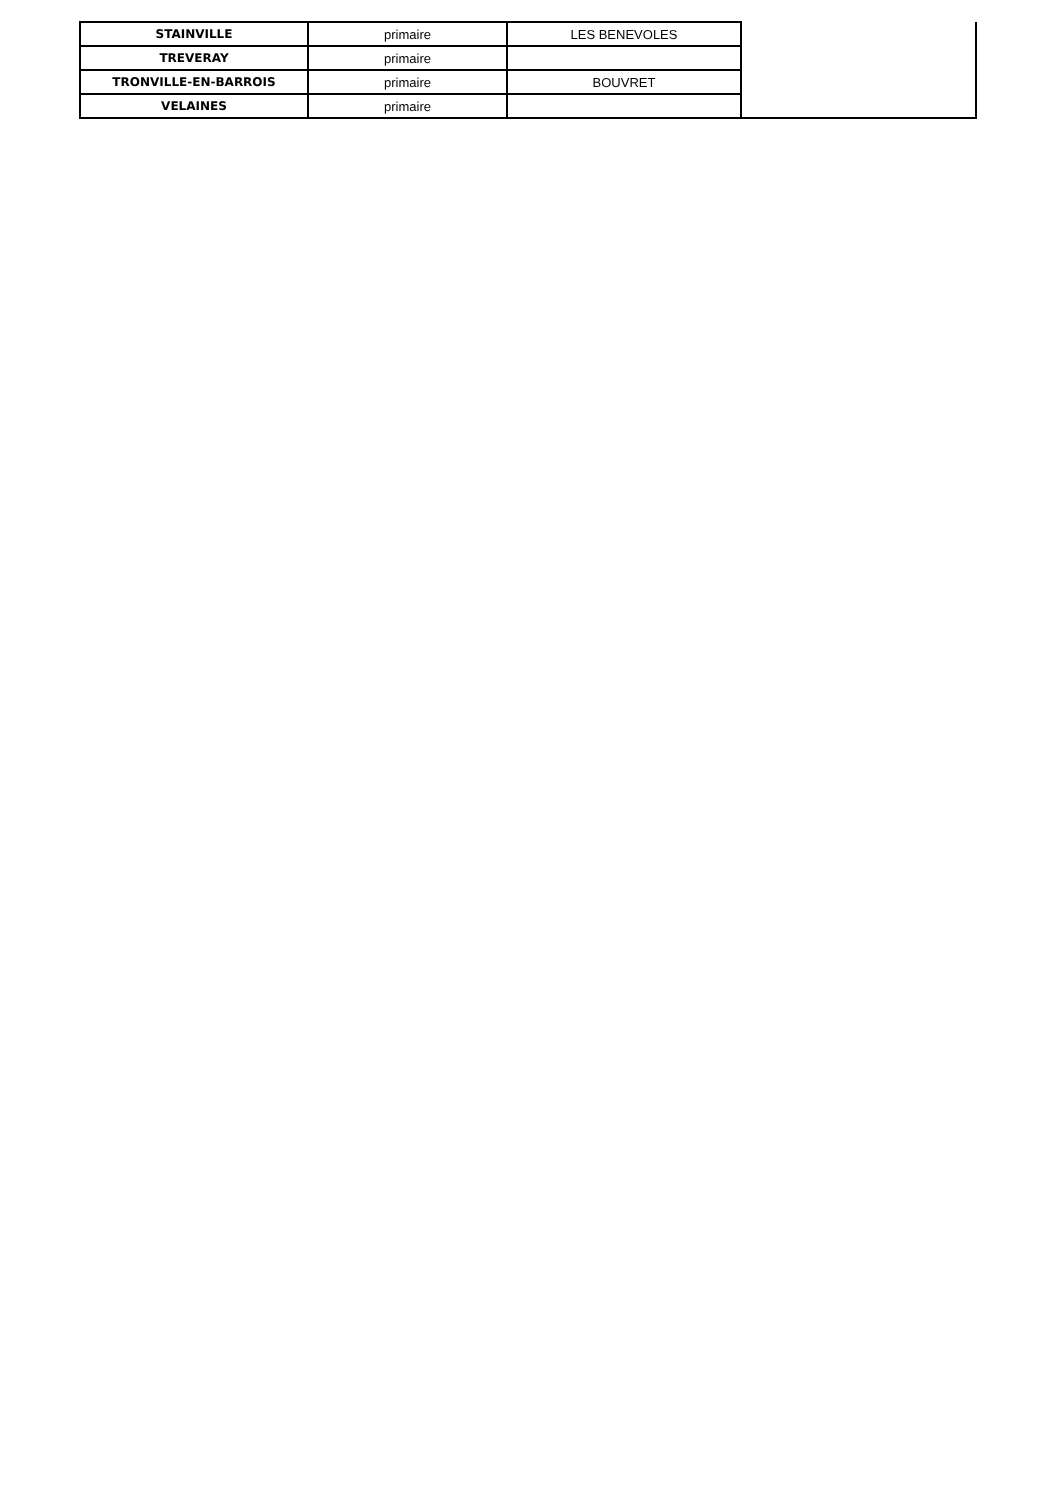| STAINVILLE | primaire | LES BENEVOLES | |
| TREVERAY | primaire | | |
| TRONVILLE-EN-BARROIS | primaire | BOUVRET | |
| VELAINES | primaire | | |